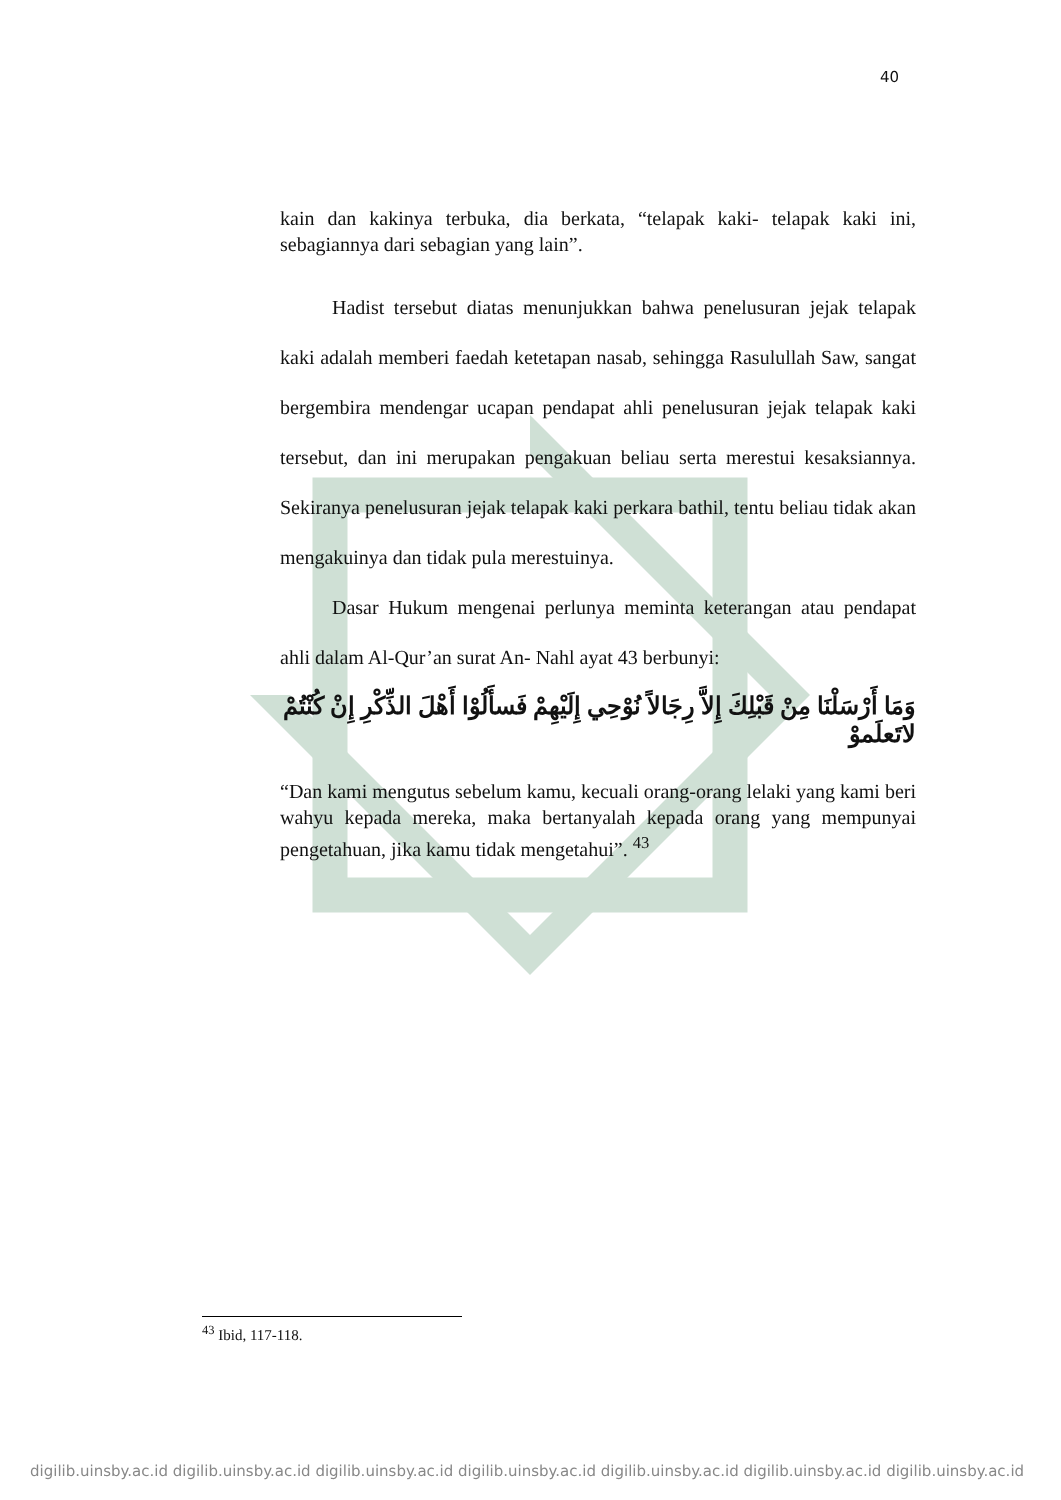40
kain dan kakinya terbuka, dia berkata, “telapak kaki- telapak kaki ini, sebagiannya dari sebagian yang lain”.
Hadist tersebut diatas menunjukkan bahwa penelusuran jejak telapak kaki adalah memberi faedah ketetapan nasab, sehingga Rasulullah Saw, sangat bergembira mendengar ucapan pendapat ahli penelusuran jejak telapak kaki tersebut, dan ini merupakan pengakuan beliau serta merestui kesaksiannya. Sekiranya penelusuran jejak telapak kaki perkara bathil, tentu beliau tidak akan mengakuinya dan tidak pula merestuinya.
Dasar Hukum mengenai perlunya meminta keterangan atau pendapat ahli dalam Al-Qur’an surat An- Nahl ayat 43 berbunyi:
وَمَا أَرْسَلْنَا مِنْ قَبْلِكَ إِلاَّ رِجَالاً نُوْحِي إِلَيْهِمْ فَسأَلُوْا أَهْلَ الذِّكْرِ إِنْ كُنْتُمْ لاتَعلَموْ
“Dan kami mengutus sebelum kamu, kecuali orang-orang lelaki yang kami beri wahyu kepada mereka, maka bertanyalah kepada orang yang mempunyai pengetahuan, jika kamu tidak mengetahui”. <sup>43</sup>
<sup>43</sup> Ibid, 117-118.
digilib.uinsby.ac.id digilib.uinsby.ac.id digilib.uinsby.ac.id digilib.uinsby.ac.id digilib.uinsby.ac.id digilib.uinsby.ac.id digilib.uinsby.ac.id